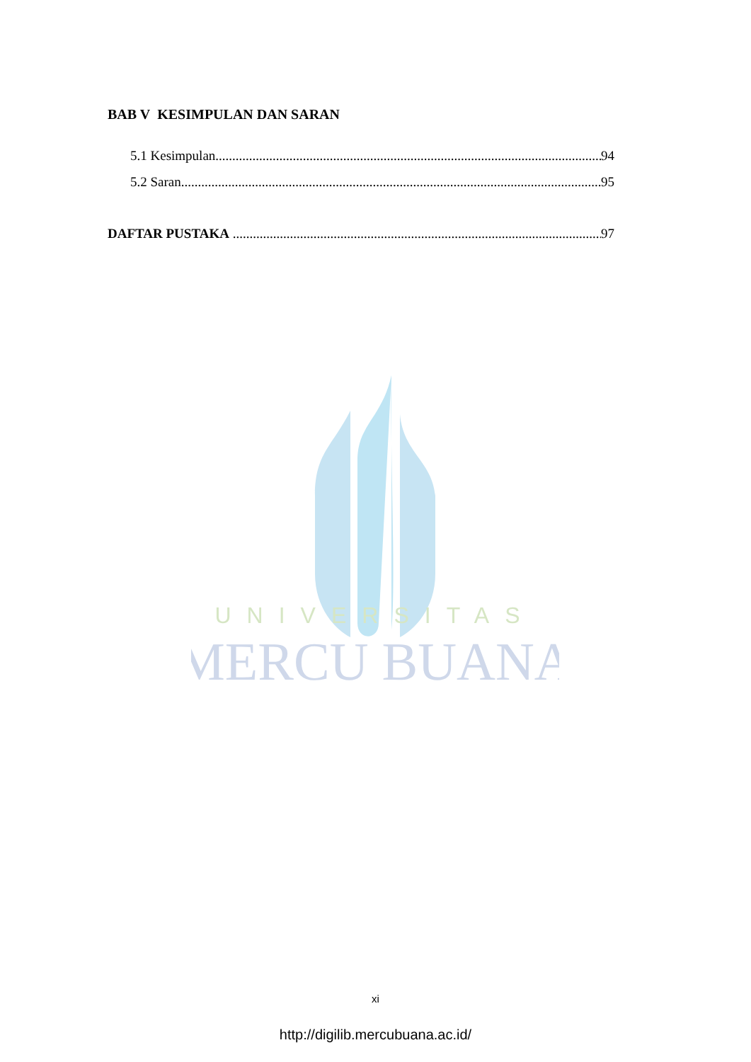UNIVERSITAS
MERCU BUANA
BAB V KESIMPULAN DAN SARAN
5.1 Kesimpulan 94
5.2 Saran 95
DAFTAR PUSTAKA 97
xi
http://digilib.mercubuana.ac.id/